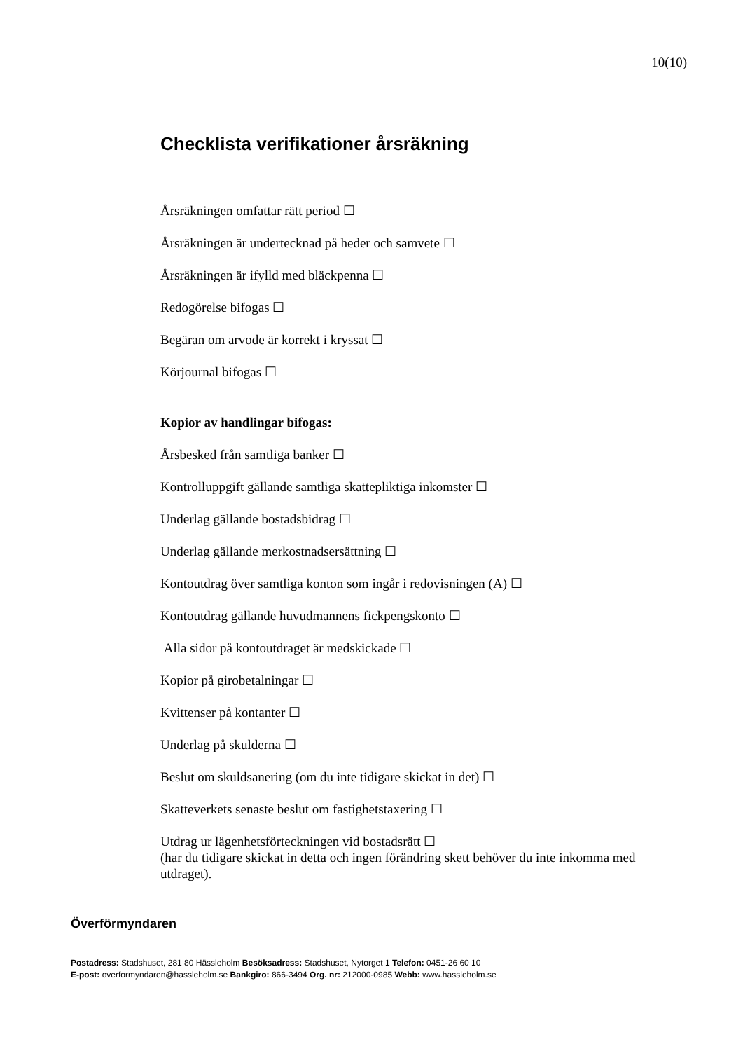10(10)
Checklista verifikationer årsräkning
Årsräkningen omfattar rätt period ☐
Årsräkningen är undertecknad på heder och samvete ☐
Årsräkningen är ifylld med bläckpenna ☐
Redogörelse bifogas ☐
Begäran om arvode är korrekt i kryssat ☐
Körjournal bifogas ☐
Kopior av handlingar bifogas:
Årsbesked från samtliga banker ☐
Kontrolluppgift gällande samtliga skattepliktiga inkomster ☐
Underlag gällande bostadsbidrag ☐
Underlag gällande merkostnadsersättning ☐
Kontoutdrag över samtliga konton som ingår i redovisningen (A) ☐
Kontoutdrag gällande huvudmannens fickpengskonto ☐
Alla sidor på kontoutdraget är medskickade ☐
Kopior på girobetalningar ☐
Kvittenser på kontanter ☐
Underlag på skulderna ☐
Beslut om skuldsanering (om du inte tidigare skickat in det) ☐
Skatteverkets senaste beslut om fastighetstaxering ☐
Utdrag ur lägenhetsförteckningen vid bostadsrätt ☐
(har du tidigare skickat in detta och ingen förändring skett behöver du inte inkomma med utdraget).
Överförmyndaren
Postadress: Stadshuset, 281 80 Hässleholm Besöksadress: Stadshuset, Nytorget 1 Telefon: 0451-26 60 10
E-post: overformyndaren@hassleholm.se Bankgiro: 866-3494 Org. nr: 212000-0985 Webb: www.hassleholm.se